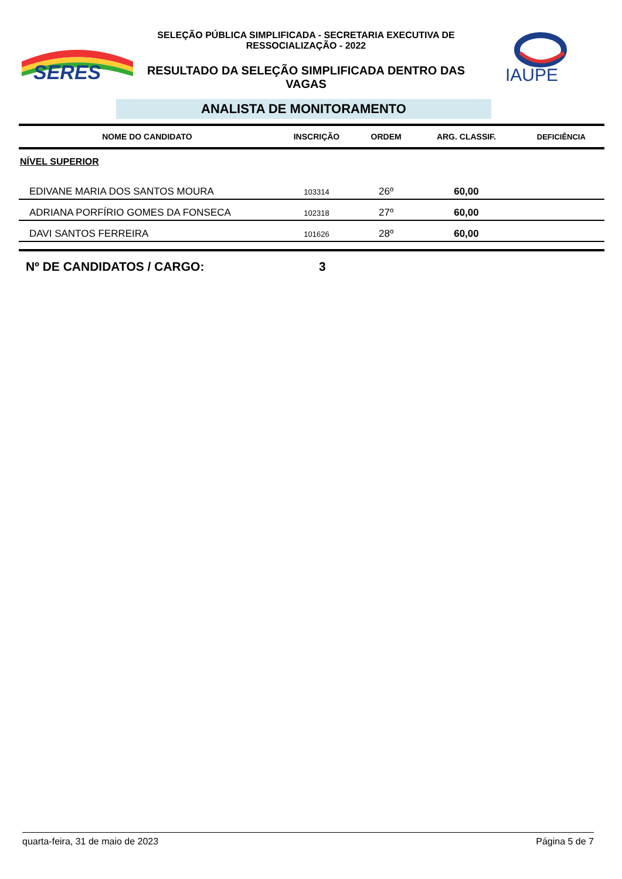SERES
SELEÇÃO PÚBLICA SIMPLIFICADA - SECRETARIA EXECUTIVA DE RESSOCIALIZAÇÃO - 2022
RESULTADO DA SELEÇÃO SIMPLIFICADA DENTRO DAS VAGAS
IAUPE
ANALISTA DE MONITORAMENTO
| NOME DO CANDIDATO | INSCRIÇÃO | ORDEM | ARG. CLASSIF. | DEFICIÊNCIA |
| --- | --- | --- | --- | --- |
| NÍVEL SUPERIOR | | | | |
| EDIVANE MARIA DOS SANTOS MOURA | 103314 | 26º | 60,00 | |
| ADRIANA PORFÍRIO GOMES DA FONSECA | 102318 | 27º | 60,00 | |
| DAVI SANTOS FERREIRA | 101626 | 28º | 60,00 | |
Nº DE CANDIDATOS / CARGO: 3
quarta-feira, 31 de maio de 2023 Página 5 de 7